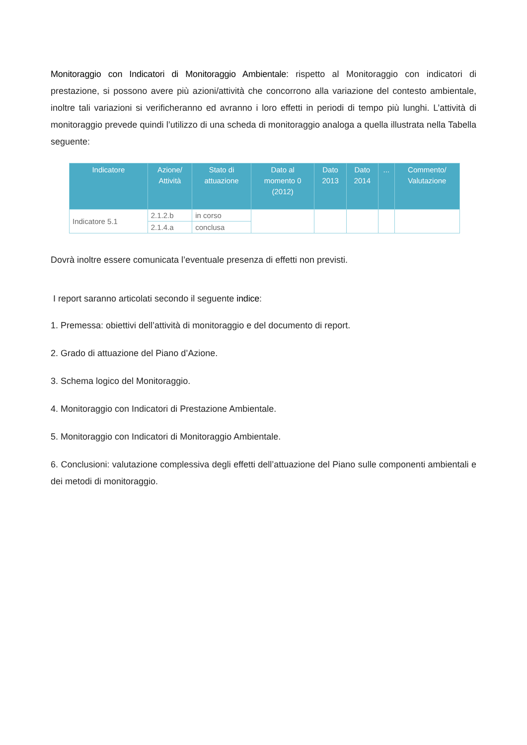Monitoraggio con Indicatori di Monitoraggio Ambientale: rispetto al Monitoraggio con indicatori di prestazione, si possono avere più azioni/attività che concorrono alla variazione del contesto ambientale, inoltre tali variazioni si verificheranno ed avranno i loro effetti in periodi di tempo più lunghi. L’attività di monitoraggio prevede quindi l’utilizzo di una scheda di monitoraggio analoga a quella illustrata nella Tabella seguente:
| Indicatore | Azione/ Attività | Stato di attuazione | Dato al momento 0 (2012) | Dato 2013 | Dato 2014 | ... | Commento/ Valutazione |
| --- | --- | --- | --- | --- | --- | --- | --- |
| Indicatore 5.1 | 2.1.2.b | in corso | | | | | |
| | 2.1.4.a | conclusa | | | | | |
Dovrà inoltre essere comunicata l’eventuale presenza di effetti non previsti.
I report saranno articolati secondo il seguente indice:
1. Premessa: obiettivi dell’attività di monitoraggio e del documento di report.
2. Grado di attuazione del Piano d’Azione.
3. Schema logico del Monitoraggio.
4. Monitoraggio con Indicatori di Prestazione Ambientale.
5. Monitoraggio con Indicatori di Monitoraggio Ambientale.
6. Conclusioni: valutazione complessiva degli effetti dell’attuazione del Piano sulle componenti ambientali e dei metodi di monitoraggio.